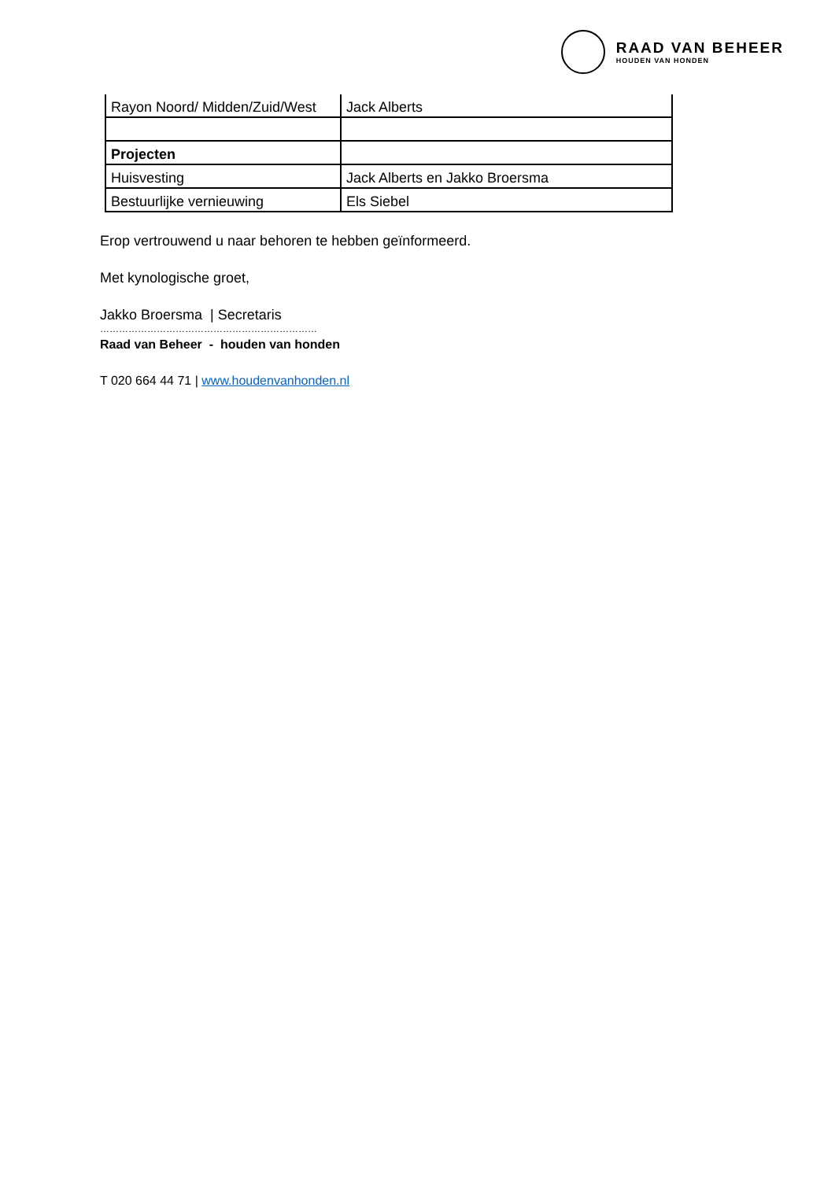RAAD VAN BEHEER
HOUDEN VAN HONDEN
| Rayon Noord/ Midden/Zuid/West | Jack Alberts |
| Projecten | |
| Huisvesting | Jack Alberts en Jakko Broersma |
| Bestuurlijke vernieuwing | Els Siebel |
Erop vertrouwend u naar behoren te hebben geïnformeerd.
Met kynologische groet,
Jakko Broersma | Secretaris
……………………………………………………………
Raad van Beheer - houden van honden
T 020 664 44 71 | www.houdenvanhonden.nl